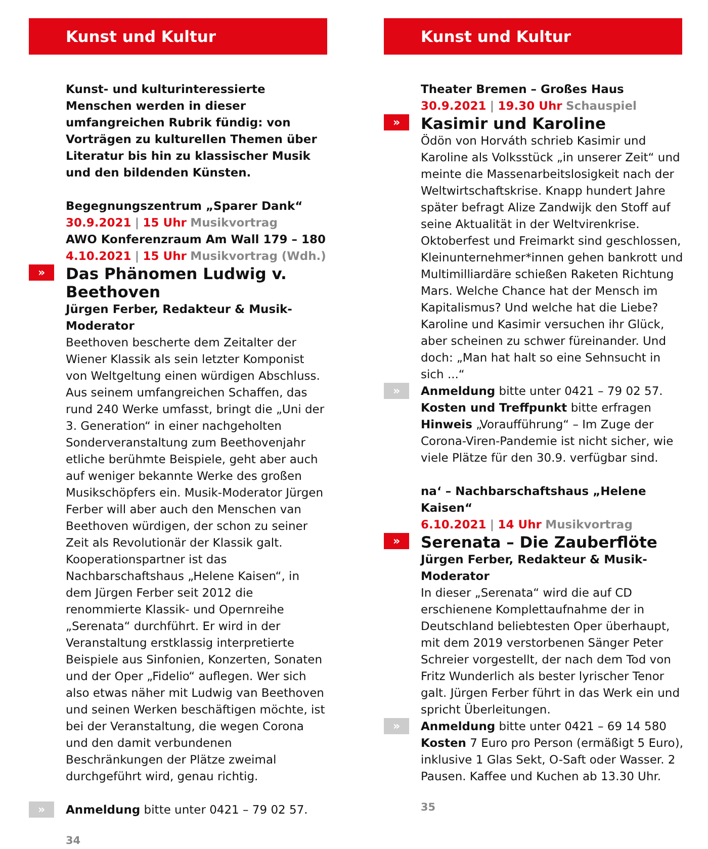Kunst und Kultur
Kunst- und kulturinteressierte Menschen werden in dieser umfangreichen Rubrik fündig: von Vorträgen zu kulturellen Themen über Literatur bis hin zu klassischer Musik und den bildenden Künsten.
Begegnungszentrum „Sparer Dank“
30.9.2021 | 15 Uhr Musikvortrag
AWO Konferenzraum Am Wall 179 – 180
4.10.2021 | 15 Uhr Musikvortrag (Wdh.)
» Das Phänomen Ludwig v. Beethoven
Jürgen Ferber, Redakteur & Musik-Moderator
Beethoven bescherte dem Zeitalter der Wiener Klassik als sein letzter Komponist von Weltgeltung einen würdigen Abschluss. Aus seinem umfangreichen Schaffen, das rund 240 Werke umfasst, bringt die „Uni der 3. Generation“ in einer nachgeholten Sonderveranstaltung zum Beethovenjahr etliche berühmte Beispiele, geht aber auch auf weniger bekannte Werke des großen Musikschöpfers ein. Musik-Moderator Jürgen Ferber will aber auch den Menschen van Beethoven würdigen, der schon zu seiner Zeit als Revolutionär der Klassik galt. Kooperationspartner ist das Nachbarschaftshaus „Helene Kaisen“, in dem Jürgen Ferber seit 2012 die renommierte Klassik- und Opernreihe „Serenata“ durchführt. Er wird in der Veranstaltung erstklassig interpretierte Beispiele aus Sinfonien, Konzerten, Sonaten und der Oper „Fidelio“ auflegen. Wer sich also etwas näher mit Ludwig van Beethoven und seinen Werken beschäftigen möchte, ist bei der Veranstaltung, die wegen Corona und den damit verbundenen Beschränkungen der Plätze zweimal durchgeführt wird, genau richtig.
» Anmeldung bitte unter 0421 – 79 02 57.
34
Kunst und Kultur
Theater Bremen – Großes Haus
30.9.2021 | 19.30 Uhr Schauspiel
» Kasimir und Karoline
Ödön von Horváth schrieb Kasimir und Karoline als Volksstück „in unserer Zeit“ und meinte die Massenarbeitslosigkeit nach der Weltwirtschaftskrise. Knapp hundert Jahre später befragt Alize Zandwijk den Stoff auf seine Aktualität in der Weltvirenkrise. Oktoberfest und Freimarkt sind geschlossen, Kleinunternehmer*innen gehen bankrott und Multimilliardäre schießen Raketen Richtung Mars. Welche Chance hat der Mensch im Kapitalismus? Und welche hat die Liebe? Karoline und Kasimir versuchen ihr Glück, aber scheinen zu schwer füreinander. Und doch: „Man hat halt so eine Sehnsucht in sich ...“
» Anmeldung bitte unter 0421 – 79 02 57.
Kosten und Treffpunkt bitte erfragen
Hinweis „Voraufführung“ – Im Zuge der Corona-Viren-Pandemie ist nicht sicher, wie viele Plätze für den 30.9. verfügbar sind.
na‘ – Nachbarschaftshaus „Helene Kaisen“
6.10.2021 | 14 Uhr Musikvortrag
» Serenata – Die Zauberflöte
Jürgen Ferber, Redakteur & Musik-Moderator
In dieser „Serenata“ wird die auf CD erschienene Komplettaufnahme der in Deutschland beliebtesten Oper überhaupt, mit dem 2019 verstorbenen Sänger Peter Schreier vorgestellt, der nach dem Tod von Fritz Wunderlich als bester lyrischer Tenor galt. Jürgen Ferber führt in das Werk ein und spricht Überleitungen.
» Anmeldung bitte unter 0421 – 69 14 580
Kosten 7 Euro pro Person (ermäßigt 5 Euro), inklusive 1 Glas Sekt, O-Saft oder Wasser. 2 Pausen. Kaffee und Kuchen ab 13.30 Uhr.
35